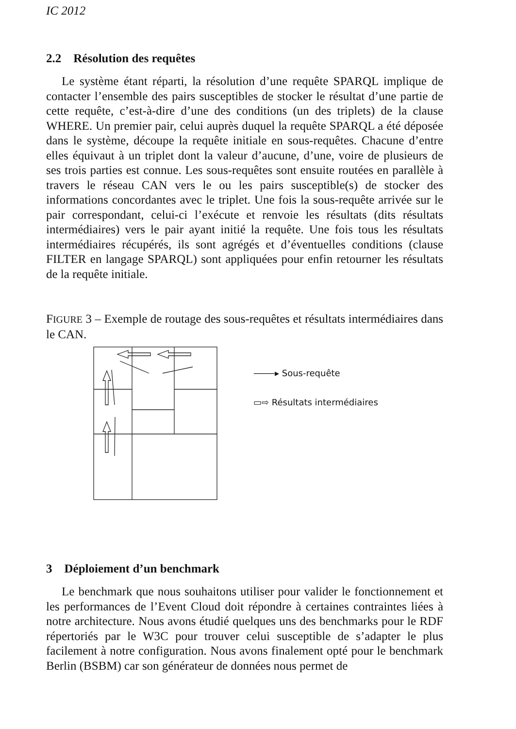IC 2012
2.2 Résolution des requêtes
Le système étant réparti, la résolution d’une requête SPARQL implique de contacter l’ensemble des pairs susceptibles de stocker le résultat d’une partie de cette requête, c’est-à-dire d’une des conditions (un des triplets) de la clause WHERE. Un premier pair, celui auprès duquel la requête SPARQL a été déposée dans le système, découpe la requête initiale en sous-requêtes. Chacune d’entre elles équivaut à un triplet dont la valeur d’aucune, d’une, voire de plusieurs de ses trois parties est connue. Les sous-requêtes sont ensuite routées en parallèle à travers le réseau CAN vers le ou les pairs susceptible(s) de stocker des informations concordantes avec le triplet. Une fois la sous-requête arrivée sur le pair correspondant, celui-ci l’exécute et renvoie les résultats (dits résultats intermédiaires) vers le pair ayant initié la requête. Une fois tous les résultats intermédiaires récupérés, ils sont agrégés et d’éventuelles conditions (clause FILTER en langage SPARQL) sont appliquées pour enfin retourner les résultats de la requête initiale.
FIGURE 3 – Exemple de routage des sous-requêtes et résultats intermédiaires dans le CAN.
⸻▸ Sous-requête
▭⇨ Résultats intermédiaires
3 Déploiement d’un benchmark
Le benchmark que nous souhaitons utiliser pour valider le fonctionnement et les performances de l’Event Cloud doit répondre à certaines contraintes liées à notre architecture. Nous avons étudié quelques uns des benchmarks pour le RDF répertoriés par le W3C pour trouver celui susceptible de s’adapter le plus facilement à notre configuration. Nous avons finalement opté pour le benchmark Berlin (BSBM) car son générateur de données nous permet de